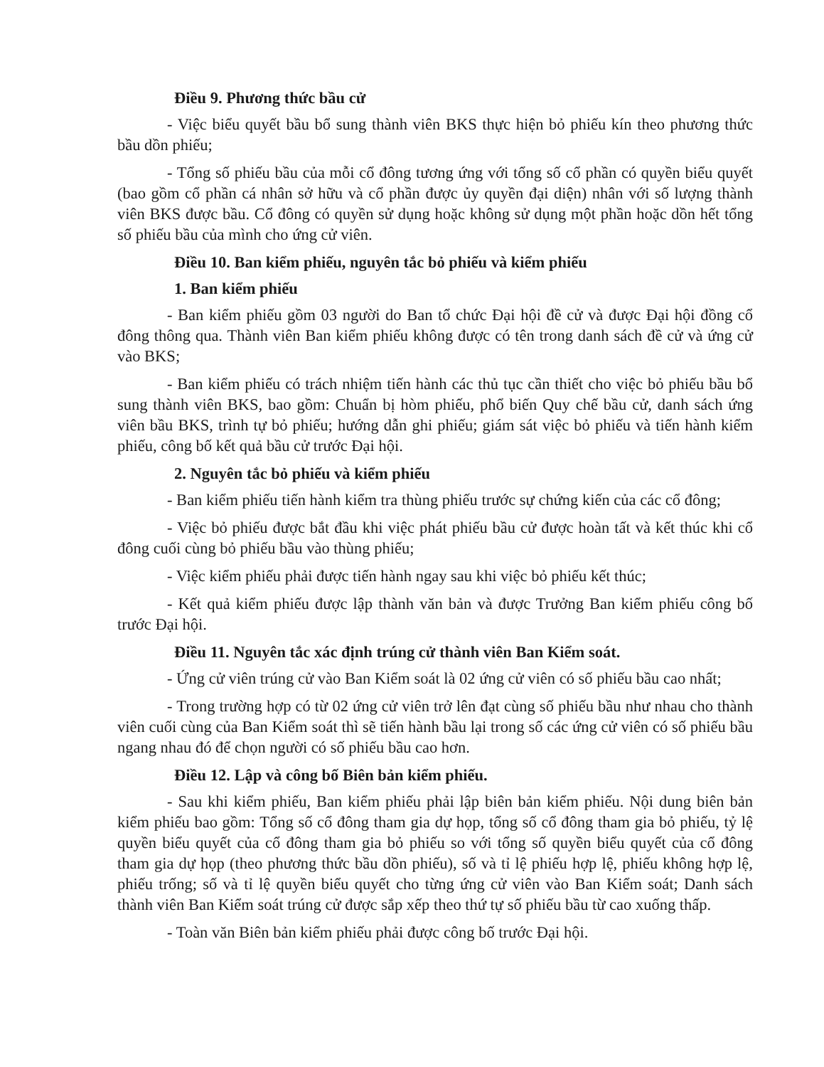Điều 9. Phương thức bầu cử
- Việc biểu quyết bầu bổ sung thành viên BKS thực hiện bỏ phiếu kín theo phương thức bầu dồn phiếu;
- Tổng số phiếu bầu của mỗi cổ đông tương ứng với tổng số cổ phần có quyền biểu quyết (bao gồm cổ phần cá nhân sở hữu và cổ phần được ủy quyền đại diện) nhân với số lượng thành viên BKS được bầu. Cổ đông có quyền sử dụng hoặc không sử dụng một phần hoặc dồn hết tổng số phiếu bầu của mình cho ứng cử viên.
Điều 10. Ban kiểm phiếu, nguyên tắc bỏ phiếu và kiểm phiếu
1. Ban kiểm phiếu
- Ban kiểm phiếu gồm 03 người do Ban tổ chức Đại hội đề cử và được Đại hội đồng cổ đông thông qua. Thành viên Ban kiểm phiếu không được có tên trong danh sách đề cử và ứng cử vào BKS;
- Ban kiểm phiếu có trách nhiệm tiến hành các thủ tục cần thiết cho việc bỏ phiếu bầu bổ sung thành viên BKS, bao gồm: Chuẩn bị hòm phiếu, phổ biến Quy chế bầu cử, danh sách ứng viên bầu BKS, trình tự bỏ phiếu; hướng dẫn ghi phiếu; giám sát việc bỏ phiếu và tiến hành kiểm phiếu, công bố kết quả bầu cử trước Đại hội.
2. Nguyên tắc bỏ phiếu và kiểm phiếu
- Ban kiểm phiếu tiến hành kiểm tra thùng phiếu trước sự chứng kiến của các cổ đông;
- Việc bỏ phiếu được bắt đầu khi việc phát phiếu bầu cử được hoàn tất và kết thúc khi cổ đông cuối cùng bỏ phiếu bầu vào thùng phiếu;
- Việc kiểm phiếu phải được tiến hành ngay sau khi việc bỏ phiếu kết thúc;
- Kết quả kiểm phiếu được lập thành văn bản và được Trưởng Ban kiểm phiếu công bố trước Đại hội.
Điều 11. Nguyên tắc xác định trúng cử thành viên Ban Kiểm soát.
- Ứng cử viên trúng cử vào Ban Kiểm soát là 02 ứng cử viên có số phiếu bầu cao nhất;
- Trong trường hợp có từ 02 ứng cử viên trở lên đạt cùng số phiếu bầu như nhau cho thành viên cuối cùng của Ban Kiểm soát thì sẽ tiến hành bầu lại trong số các ứng cử viên có số phiếu bầu ngang nhau đó để chọn người có số phiếu bầu cao hơn.
Điều 12. Lập và công bố Biên bản kiểm phiếu.
- Sau khi kiểm phiếu, Ban kiểm phiếu phải lập biên bản kiểm phiếu. Nội dung biên bản kiểm phiếu bao gồm: Tổng số cổ đông tham gia dự họp, tổng số cổ đông tham gia bỏ phiếu, tỷ lệ quyền biểu quyết của cổ đông tham gia bỏ phiếu so với tổng số quyền biểu quyết của cổ đông tham gia dự họp (theo phương thức bầu dồn phiếu), số và tỉ lệ phiếu hợp lệ, phiếu không hợp lệ, phiếu trống; số và tỉ lệ quyền biểu quyết cho từng ứng cử viên vào Ban Kiểm soát; Danh sách thành viên Ban Kiểm soát trúng cử được sắp xếp theo thứ tự số phiếu bầu từ cao xuống thấp.
- Toàn văn Biên bản kiểm phiếu phải được công bố trước Đại hội.